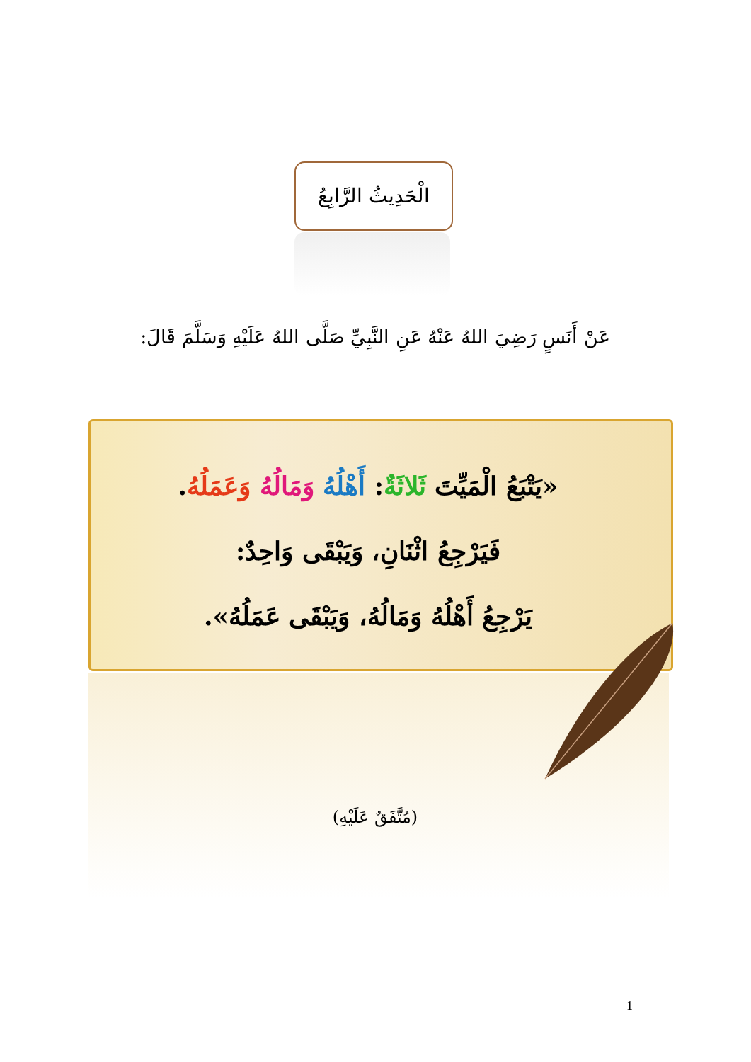الْحَدِيثُ الرَّابِعُ
عَنْ أَنَسٍ رَضِيَ اللهُ عَنْهُ عَنِ النَّبِيِّ صَلَّى اللهُ عَلَيْهِ وَسَلَّمَ قَالَ:
«يَتْبَعُ الْمَيِّتَ ثَلاثَةٌ: أَهْلُهُ وَمَالُهُ وَعَمَلُهُ.
فَيَرْجِعُ اثْنَانِ، وَيَبْقَى وَاحِدٌ:
يَرْجِعُ أَهْلُهُ وَمَالُهُ، وَيَبْقَى عَمَلُهُ».
(مُتَّفَقٌ عَلَيْهِ)
1